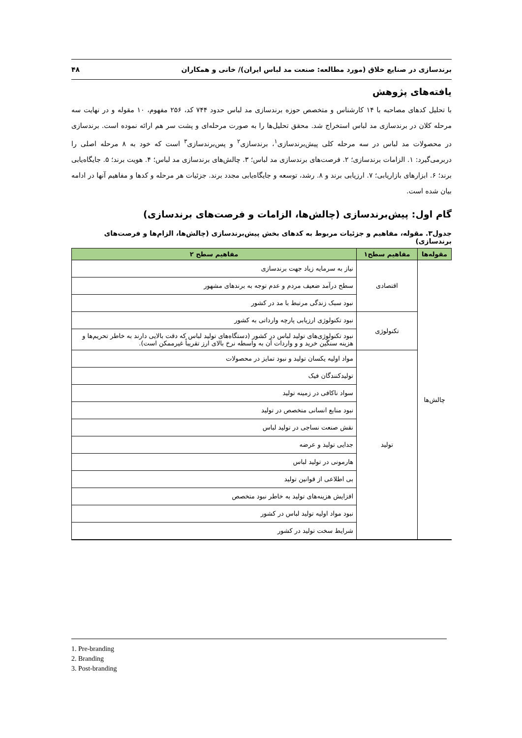برندسازی در صنایع خلاق (مورد مطالعه: صنعت مد لباس ایران)/ خانی و همکاران ۴۸
یافته‌های پژوهش
با تحلیل کدهای مصاحبه با ۱۴ کارشناس و متخصص حوزه برندسازی مد لباس حدود ۷۴۴ کد، ۲۵۶ مفهوم، ۱۰ مقوله و در نهایت سه مرحله کلان در برندسازی مد لباس استخراج شد. محقق تحلیل‌ها را به صورت مرحله‌ای و پشت سر هم ارائه نموده است. برندسازی در محصولات مد لباس در سه مرحله کلی پیش‌برندسازی<sup>۱</sup>، برندسازی<sup>۲</sup> و پس‌برندسازی<sup>۳</sup> است که خود به ۸ مرحله اصلی را دربرمی‌گیرد: ۱. الزامات برندسازی؛ ۲. فرصت‌های برندسازی مد لباس؛ ۳. چالش‌های برندسازی مد لباس؛ ۴. هویت برند؛ ۵. جایگاه‌یابی برند؛ ۶. ابزارهای بازاریابی؛ ۷. ارزیابی برند و ۸. رشد، توسعه و جایگاه‌یابی مجدد برند. جزئیات هر مرحله و کدها و مفاهیم آنها در ادامه بیان شده است.
گام اول: پیش‌برندسازی (چالش‌ها، الزامات و فرصت‌های برندسازی)
جدول۳. مقوله، مفاهیم و جزئیات مربوط به کدهای بخش پیش‌برندسازی (چالش‌ها، الزام‌ها و فرصت‌های برندسازی)
| مقوله‌ها | مفاهیم سطح۱ | مفاهیم سطح ۲ |
| --- | --- | --- |
| چالش‌ها | اقتصادی | نیاز به سرمایه زیاد جهت برندسازی |
| | | سطح درآمد ضعیف مردم و عدم توجه به برندهای مشهور |
| | | نبود سبک زندگی مرتبط با مد در کشور |
| | تکنولوژی | نبود تکنولوژی ارزیابی پارچه وارداتی به کشور |
| | | نبود تکنولوژی‌های تولید لباس در کشور (دستگاه‌های تولید لباس که دقت بالایی دارند به خاطر تحریم‌ها و هزینه سنگین خرید و و واردات آن به واسطه نرخ بالای ارز تقریباً غیرممکن است). |
| | تولید | مواد اولیه یکسان تولید و نبود تمایز در محصولات |
| | | تولیدکنندگان فیک |
| | | سواد ناکافی در زمینه تولید |
| | | نبود منابع انسانی متخصص در تولید |
| | | نقش صنعت نساجی در تولید لباس |
| | | جدایی تولید و عرضه |
| | | هارمونی در تولید لباس |
| | | بی اطلاعی از قوانین تولید |
| | | افزایش هزینه‌های تولید به خاطر نبود متخصص |
| | | نبود مواد اولیه تولید لباس در کشور |
| | | شرایط سخت تولید در کشور |
1. Pre-branding
2. Branding
3. Post-branding